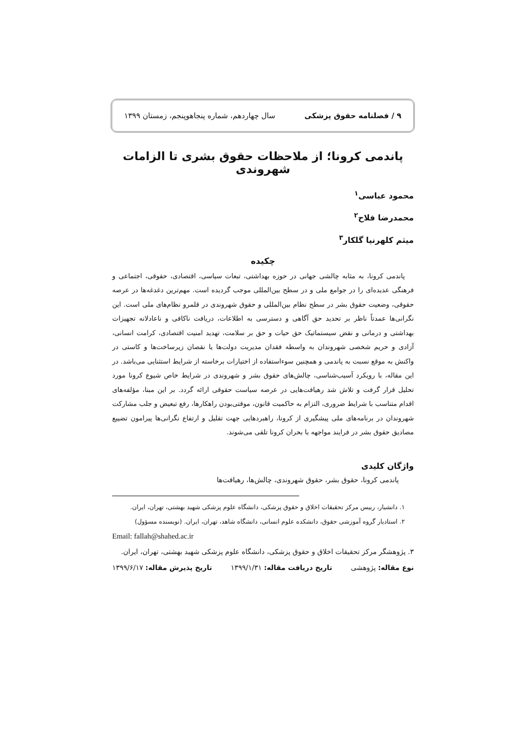۹ / فصلنامه حقوق پزشکی سال چهاردهم، شماره پنجاهوپنجم، زمستان ۱۳۹۹
پاندمی کرونا؛ از ملاحظات حقوق بشری تا الزامات شهروندی
محمود عباسی<sup>۱</sup>
محمدرضا فلاح<sup>۲</sup>
میثم کلهرنیا گلکار<sup>۳</sup>
چکیده
پاندمی کرونا، به مثابه چالشی جهانی در حوزه بهداشتی، تبعات سیاسی، اقتصادی، حقوقی، اجتماعی و فرهنگی عدیده‌ای را در جوامع ملی و در سطح بین‌المللی موجب گردیده است. مهم‌ترین دغدغه‌ها در عرصه حقوقی، وضعیت حقوق بشر در سطح نظام بین‌المللی و حقوق شهروندی در قلمرو نظام‌های ملی است. این نگرانی‌ها عمدتاً ناظر بر تحدید حق آگاهی و دسترسی به اطلاعات، دریافت ناکافی و ناعادلانه تجهیزات بهداشتی و درمانی و نقض سیستماتیک حق حیات و حق بر سلامت، تهدید امنیت اقتصادی، کرامت انسانی، آزادی و حریم شخصی شهروندان به واسطه فقدان مدیریت دولت‌ها یا نقصان زیرساخت‌ها و کاستی در واکنش به موقع نسبت به پاندمی و همچنین سوءاستفاده از اختیارات برخاسته از شرایط استثنایی می‌باشد. در این مقاله، با رویکرد آسیب‌شناسی، چالش‌های حقوق بشر و شهروندی در شرایط خاص شیوع کرونا مورد تحلیل قرار گرفت و تلاش شد رهیافت‌هایی در عرصه سیاست حقوقی ارائه گردد. بر این مبنا، مؤلفه‌های اقدام متناسب با شرایط ضروری، التزام به حاکمیت قانون، موقتی‌بودن راهکارها، رفع تبعیض و جلب مشارکت شهروندان در برنامه‌های ملی پیشگیری از کرونا، راهبردهایی جهت تقلیل و ارتفاع نگرانی‌ها پیرامون تضییع مصادیق حقوق بشر در فرایند مواجهه با بحران کرونا تلقی می‌شوند.
واژگان کلیدی
پاندمی کرونا، حقوق بشر، حقوق شهروندی، چالش‌ها، رهیافت‌ها
۱. دانشیار، رییس مرکز تحقیقات اخلاق و حقوق پزشکی، دانشگاه علوم پزشکی شهید بهشتی، تهران، ایران.
۲. استادیار گروه آموزشی حقوق، دانشکده علوم انسانی، دانشگاه شاهد، تهران، ایران. (نویسنده مسؤول)
Email: fallah@shahed.ac.ir
۳. پژوهشگر مرکز تحقیقات اخلاق و حقوق پزشکی، دانشگاه علوم پزشکی شهید بهشتی، تهران، ایران.
نوع مقاله: پژوهشی تاریخ دریافت مقاله: ۱۳۹۹/۱/۳۱ تاریخ پذیرش مقاله: ۱۳۹۹/۶/۱۷